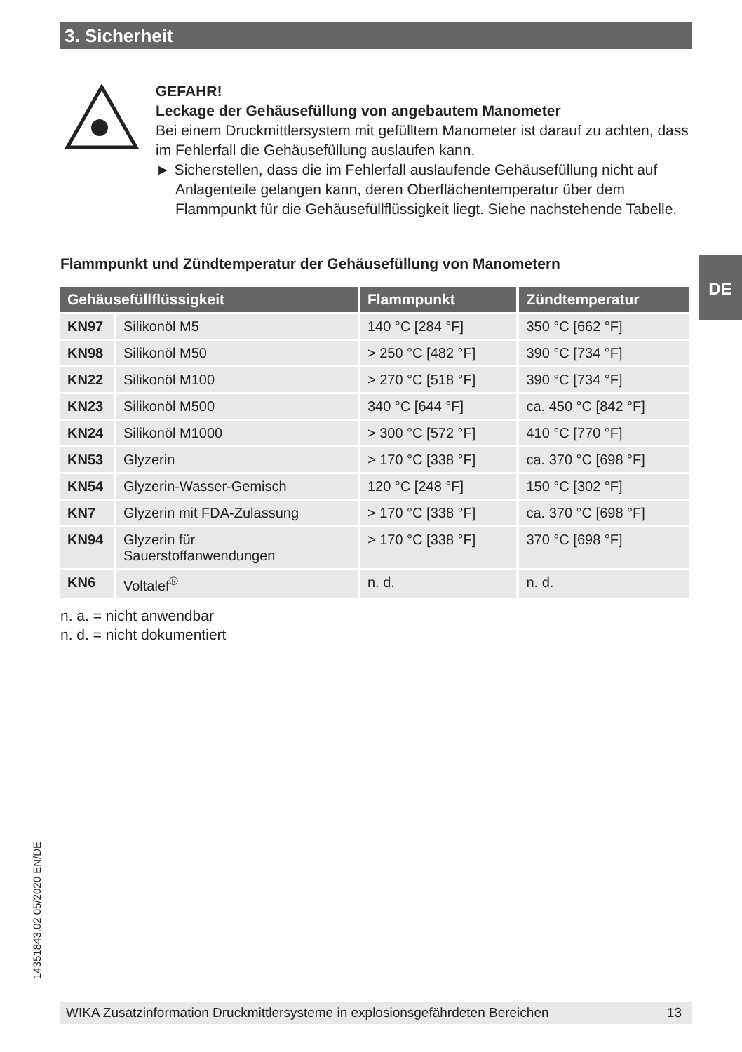3. Sicherheit
GEFAHR!
Leckage der Gehäusefüllung von angebautem Manometer
Bei einem Druckmittlersystem mit gefülltem Manometer ist darauf zu achten, dass im Fehlerfall die Gehäusefüllung auslaufen kann.
► Sicherstellen, dass die im Fehlerfall auslaufende Gehäusefüllung nicht auf Anlagenteile gelangen kann, deren Oberflächentemperatur über dem Flammpunkt für die Gehäusefüllflüssigkeit liegt. Siehe nachstehende Tabelle.
Flammpunkt und Zündtemperatur der Gehäusefüllung von Manometern
DE
| Gehäusefüllflüssigkeit | | Flammpunkt | Zündtemperatur |
| --- | --- | --- | --- |
| KN97 | Silikonöl M5 | 140 °C [284 °F] | 350 °C [662 °F] |
| KN98 | Silikonöl M50 | > 250 °C [482 °F] | 390 °C [734 °F] |
| KN22 | Silikonöl M100 | > 270 °C [518 °F] | 390 °C [734 °F] |
| KN23 | Silikonöl M500 | 340 °C [644 °F] | ca. 450 °C [842 °F] |
| KN24 | Silikonöl M1000 | > 300 °C [572 °F] | 410 °C [770 °F] |
| KN53 | Glyzerin | > 170 °C [338 °F] | ca. 370 °C [698 °F] |
| KN54 | Glyzerin-Wasser-Gemisch | 120 °C [248 °F] | 150 °C [302 °F] |
| KN7 | Glyzerin mit FDA-Zulassung | > 170 °C [338 °F] | ca. 370 °C [698 °F] |
| KN94 | Glyzerin für Sauerstoffanwendungen | > 170 °C [338 °F] | 370 °C [698 °F] |
| KN6 | Voltalef<sup>®</sup> | n. d. | n. d. |
n. a. = nicht anwendbar
n. d. = nicht dokumentiert
14351843.02 05/2020 EN/DE
WIKA Zusatzinformation Druckmittlersysteme in explosionsgefährdeten Bereichen 13